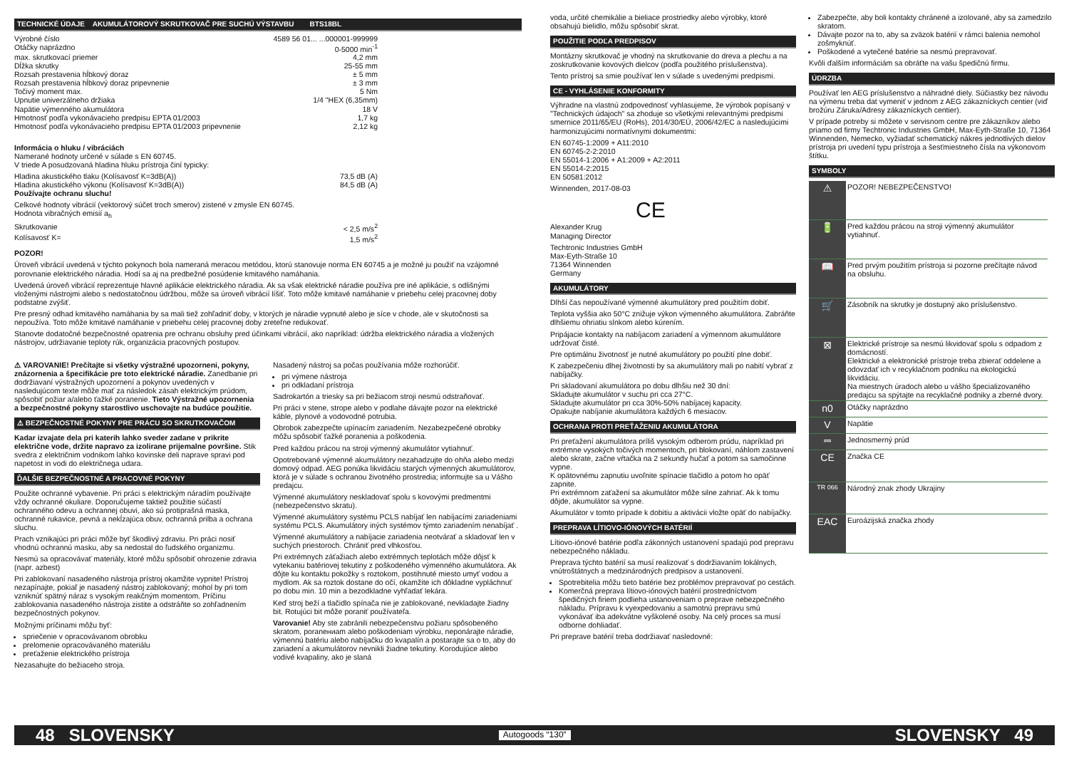TECHNICKÉ ÚDAJE AKUMULÁTOROVÝ SKRUTKOVAČ PRE SUCHÚ VÝSTAVBU BTS18BL
Výrobné číslo 4589 56 01... ...000001-999999
Otáčky naprázdno 0-5000 min<sup>-1</sup>
max. skrutkovací priemer 4,2 mm
Dĺžka skrutky 25-55 mm
Rozsah prestavenia hĺbkový doraz ± 5 mm
Rozsah prestavenia hĺbkový doraz pripevnenie ± 3 mm
Točivý moment max. 5 Nm
Upnutie univerzálneho držiaka 1/4 "HEX (6,35mm)
Napätie výmenného akumulátora 18 V
Hmotnosť podľa vykonávacieho predpisu EPTA 01/2003 1,7 kg
Hmotnosť podľa vykonávacieho predpisu EPTA 01/2003 pripevnenie 2,12 kg
Informácia o hluku / vibráciách
Namerané hodnoty určené v súlade s EN 60745.
V triede A posudzovaná hladina hluku prístroja činí typicky:
Hladina akustického tlaku (Kolísavosť K=3dB(A)) 73,5 dB (A)
Hladina akustického výkonu (Kolísavosť K=3dB(A)) 84,5 dB (A)
Používajte ochranu sluchu!
Celkové hodnoty vibrácií (vektorový súčet troch smerov) zistené v zmysle EN 60745.
Hodnota vibračných emisií a<sub>h</sub>
Skrutkovanie < 2,5 m/s<sup>2</sup>
Kolísavosť K= 1,5 m/s<sup>2</sup>
POZOR!
Úroveň vibrácií uvedená v týchto pokynoch bola nameraná meracou metódou, ktorú stanovuje norma EN 60745 a je možné ju použiť na vzájomné porovnanie elektrického náradia. Hodí sa aj na predbežné posúdenie kmitavého namáhania.
Uvedená úroveň vibrácií reprezentuje hlavné aplikácie elektrického náradia. Ak sa však elektrické náradie používa pre iné aplikácie, s odlišnými vloženými nástrojmi alebo s nedostatočnou údržbou, môže sa úroveň vibrácií líšiť. Toto môže kmitavé namáhanie v priebehu celej pracovnej doby podstatne zvýšiť.
Pre presný odhad kmitavého namáhania by sa mali tiež zohľadniť doby, v ktorých je náradie vypnuté alebo je síce v chode, ale v skutočnosti sa nepoužíva. Toto môže kmitavé namáhanie v priebehu celej pracovnej doby zreteľne redukovať.
Stanovte dodatočné bezpečnostné opatrenia pre ochranu obsluhy pred účinkami vibrácií, ako napríklad: údržba elektrického náradia a vložených nástrojov, udržiavanie teploty rúk, organizácia pracovných postupov.
⚠ VAROVANIE! Prečítajte si všetky výstražné upozorneni, pokyny, znázornenia a špecifikácie pre toto elektrické náradie. Zanedbanie pri dodržiavaní výstražných upozornení a pokynov uvedených v nasledujúcom texte môže mať za následok zásah elektrickým prúdom, spôsobiť požiar a/alebo ťažké poranenie. Tieto Výstražné upozornenia a bezpečnostné pokyny starostlivo uschovajte na budúce použitie.
⚠ BEZPEČNOSTNÉ POKYNY PRE PRÁCU SO SKRUTKOVAČOM
Kadar izvajate dela pri katerih lahko sveder zadane v prikrite električne vode, držite napravo za izolirane prijemalne površine. Stik svedra z električnim vodnikom lahko kovinske deli naprave spravi pod napetost in vodi do električnega udara.
ĎALŠIE BEZPEČNOSTNÉ A PRACOVNÉ POKYNY
Použite ochranné vybavenie. Pri práci s elektrickým náradím používajte vždy ochranné okuliare. Doporučujeme taktiež použitie súčastí ochranného odevu a ochrannej obuvi, ako sú protiprašná maska, ochranné rukavice, pevná a nekĺzajúca obuv, ochranná prilba a ochrana sluchu.
Prach vznikajúci pri práci môže byť škodlivý zdraviu. Pri práci nosiť vhodnú ochrannú masku, aby sa nedostal do ľudského organizmu.
Nesmú sa opracovávať materiály, ktoré môžu spôsobiť ohrozenie zdravia (napr. azbest)
Pri zablokovaní nasadeného nástroja prístroj okamžite vypnite! Prístroj nezapínajte, pokiaľ je nasadený nástroj zablokovaný; mohol by pri tom vzniknúť spätný náraz s vysokým reakčným momentom. Príčinu zablokovania nasadeného nástroja zistite a odstráňte so zohľadnením bezpečnostných pokynov.
Možnými príčinami môžu byť:
spriečenie v opracovávanom obrobku
prelomenie opracovávaného materiálu
preťaženie elektrického prístroja
Nezasahujte do bežiaceho stroja.
Nasadený nástroj sa počas používania môže rozhorúčiť.
pri výmene nástroja
pri odkladaní prístroja
Sadrokartón a triesky sa pri bežiacom stroji nesmú odstraňovať.
Pri práci v stene, strope alebo v podlahe dávajte pozor na elektrické káble, plynové a vodovodné potrubia.
Obrobok zabezpečte upínacím zariadením. Nezabezpečené obrobky môžu spôsobiť ťažké poranenia a poškodenia.
Pred každou prácou na stroji výmenný akumulátor vytiahnuť.
Opotrebované výmenné akumulátory nezahadzujte do ohňa alebo medzi domový odpad. AEG ponúka likvidáciu starých výmenných akumulátorov, ktorá je v súlade s ochranou životného prostredia; informujte sa u Vášho predajcu.
Výmenné akumulátory neskladovať spolu s kovovými predmentmi (nebezpečenstvo skratu).
Výmenné akumulátory systému PCLS nabíjať len nabíjacími zariadeniami systému PCLS. Akumulátory iných systémov týmto zariadením nenabíjať .
Výmenné akumulátory a nabíjacie zariadenia neotvárať a skladovať len v suchých priestoroch. Chrániť pred vlhkosťou.
Pri extrémnych záťažiach alebo extrémnych teplotách môže dôjsť k vytekaniu batériovej tekutiny z poškodeného výmenného akumulátora. Ak dôjte ku kontaktu pokožky s roztokom, postihnuté miesto umyť vodou a mydlom. Ak sa roztok dostane do očí, okamžite ich dôkladne vypláchnuť po dobu min. 10 min a bezodkladne vyhľadať lekára.
Keď stroj beží a tlačidlo spínača nie je zablokované, nevkladajte žiadny bit. Rotujúci bit môže poraniť používateľa.
Varovanie! Aby ste zabránili nebezpečenstvu požiaru spôsobeného skratom, poranениam alebo poškodeniam výrobku, neponárajte náradie, výmennú batériu alebo nabíjačku do kvapalín a postarajte sa o to, aby do zariadení a akumulátorov nevnikli žiadne tekutiny. Korodujúce alebo vodivé kvapaliny, ako je slaná
voda, určité chemikálie a bieliace prostriedky alebo výrobky, ktoré obsahujú bielidlo, môžu spôsobiť skrat.
POUŽITIE PODĽA PREDPISOV
Montázny skrutkovač je vhodný na skrutkovanie do dreva a plechu a na zoskrutkovanie kovových dielcov (podľa použitého príslušenstva).
Tento prístroj sa smie používať len v súlade s uvedenými predpismi.
CE - VYHLÁSENIE KONFORMITY
Výhradne na vlastnú zodpovednosť vyhlasujeme, že výrobok popísaný v "Technických údajoch" sa zhoduje so všetkými relevantnými predpismi smernice 2011/65/EU (RoHs), 2014/30/EÚ, 2006/42/EC a nasledujúcimi harmonizujúcimi normatívnymi dokumentmi:
EN 60745-1:2009 + A11:2010
EN 60745-2-2:2010
EN 55014-1:2006 + A1:2009 + A2:2011
EN 55014-2:2015
EN 50581:2012
Winnenden, 2017-08-03
CE
Alexander Krug
Managing Director
Techtronic Industries GmbH
Max-Eyth-Straße 10
71364 Winnenden
Germany
AKUMULÁTORY
Dlhší čas nepoužívané výmenné akumulátory pred použitím dobiť.
Teplota vyššia ako 50°C znižuje výkon výmenného akumulátora. Zabráňte dlhšiemu ohriatiu slnkom alebo kúrením.
Pripájacie kontakty na nabíjacom zariadení a výmennom akumulátore udržovať čisté.
Pre optimálnu životnosť je nutné akumulátory po použití plne dobiť.
K zabezpečeniu dlhej životnosti by sa akumulátory mali po nabití vybrať z nabíjačky.
Pri skladovaní akumulátora po dobu dlhšiu než 30 dní:
Skladujte akumulátor v suchu pri cca 27°C.
Skladujte akumulátor pri cca 30%-50% nabíjacej kapacity.
Opakujte nabíjanie akumulátora každých 6 mesiacov.
OCHRANA PROTI PREŤAŽENIU AKUMULÁTORA
Pri preťažení akumulátora príliš vysokým odberom prúdu, napríklad pri extrémne vysokých točivých momentoch, pri blokovaní, náhlom zastavení alebo skrate, začne vŕtačka na 2 sekundy hučať a potom sa samočinne vypne.
K opätovnému zapnutiu uvoľnite spínacie tlačidlo a potom ho opäť zapnite.
Pri extrémnom zaťažení sa akumulátor môže silne zahriať. Ak k tomu dôjde, akumulátor sa vypne.
Akumulátor v tomto prípade k dobitiu a aktivácii vložte opäť do nabíjačky.
PREPRAVA LÍTIOVO-IÓNOVÝCH BATÉRIÍ
Lítiovo-iónové batérie podľa zákonných ustanovení spadajú pod prepravu nebezpečného nákladu.
Preprava týchto batérií sa musí realizovať s dodržiavaním lokálnych, vnútroštátnych a medzinárodných predpisov a ustanovení.
Spotrebitelia môžu tieto batérie bez problémov prepravovať po cestách.
Komerčná preprava lítiovo-iónových batérií prostredníctvom špedičných firiem podlieha ustanoveniam o preprave nebezpečného nákladu. Prípravu k vyexpedovaniu a samotnú prepravu smú vykonávať iba adekvátne vyškolené osoby. Na celý proces sa musí odborne dohliadať.
Pri preprave batérií treba dodržiavať nasledovné:
Zabezpečte, aby boli kontakty chránené a izolované, aby sa zamedzilo skratom.
Dávajte pozor na to, aby sa zväzok batérií v rámci balenia nemohol zošmyknúť.
Poškodené a vytečené batérie sa nesmú prepravovať.
Kvôli ďalším informáciám sa obráťte na vašu špedičnú firmu.
ÚDRZBA
Používať len AEG príslušenstvo a náhradné diely. Súčiastky bez návodu na výmenu treba dat vymeniť v jednom z AEG zákazníckych centier (viď brožúru Záruka/Adresy zákazníckych centier).
V prípade potreby si môžete v servisnom centre pre zákazníkov alebo priamo od firmy Techtronic Industries GmbH, Max-Eyth-Straße 10, 71364 Winnenden, Nemecko, vyžiadať schematický nákres jednotlivých dielov prístroja pri uvedení typu prístroja a šesťmiestneho čísla na výkonovom štítku.
SYMBOLY
| ⚠ | POZOR! NEBEZPEČENSTVO! |
| 🔋 | Pred každou prácou na stroji výmenný akumulátor vytiahnuť. |
| 📖 | Pred prvým použitím prístroja si pozorne prečítajte návod na obsluhu. |
| 🛒 | Zásobník na skrutky je dostupný ako príslušenstvo. |
| ⊠ | Elektrické prístroje sa nesmú likvidovať spolu s odpadom z domácností. Elektrické a elektronické prístroje treba zbierať oddelene a odovzdať ich v recyklačnom podniku na ekologickú likvidáciu. Na miestnych úradoch alebo u vášho špecializovaného predajcu sa spýtajte na recyklačné podniky a zberné dvory. |
| n0 | Otáčky naprázdno |
| V | Napätie |
| ⎓ | Jednosmerný prúd |
| CE | Značka CE |
| TR 066 | Národný znak zhody Ukrajiny |
| EAC | Euroázijská značka zhody |
48 SLOVENSKY Autogoods “130” SLOVENSKY 49